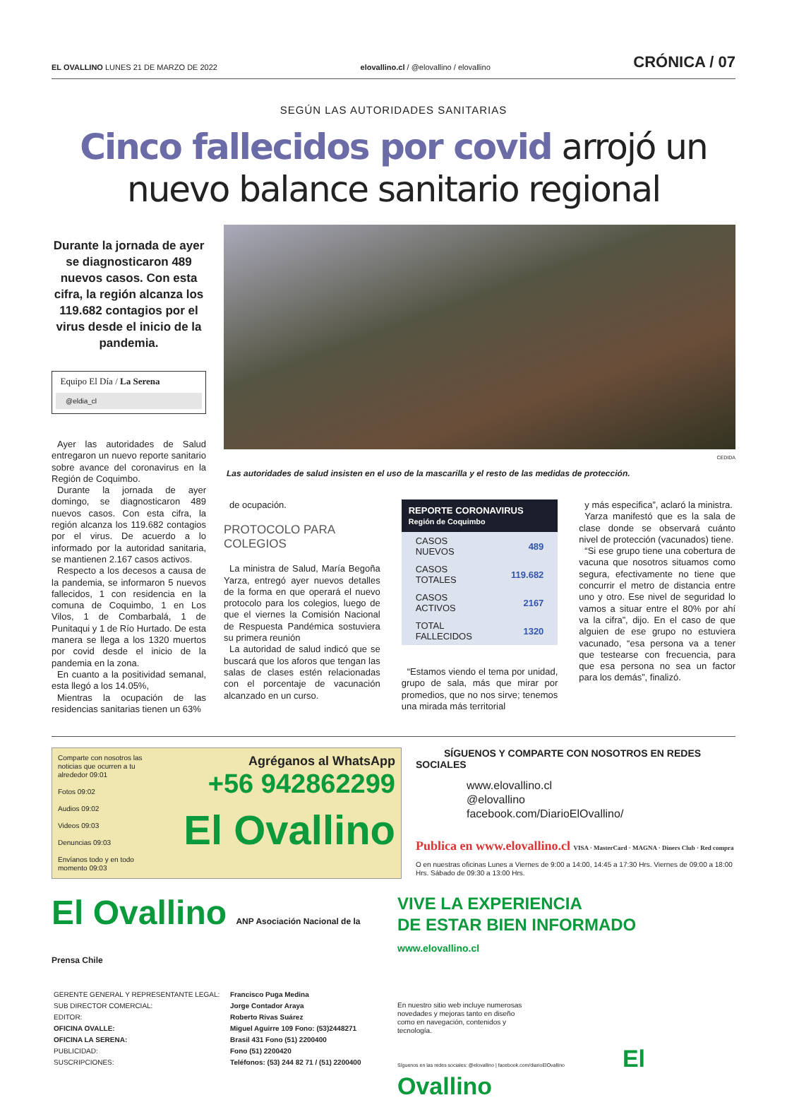EL OVALLINO LUNES 21 DE MARZO DE 2022 elovallino.cl / @elovallino / elovallino CRÓNICA / 07
SEGÚN LAS AUTORIDADES SANITARIAS
Cinco fallecidos por covid arrojó un nuevo balance sanitario regional
Durante la jornada de ayer se diagnosticaron 489 nuevos casos. Con esta cifra, la región alcanza los 119.682 contagios por el virus desde el inicio de la pandemia.
Equipo El Día / La Serena
@eldia_cl
Ayer las autoridades de Salud entregaron un nuevo reporte sanitario sobre avance del coronavirus en la Región de Coquimbo.
Durante la jornada de ayer domingo, se diagnosticaron 489 nuevos casos. Con esta cifra, la región alcanza los 119.682 contagios por el virus. De acuerdo a lo informado por la autoridad sanitaria, se mantienen 2.167 casos activos.
Respecto a los decesos a causa de la pandemia, se informaron 5 nuevos fallecidos, 1 con residencia en la comuna de Coquimbo, 1 en Los Vilos, 1 de Combarbalá, 1 de Punitaqui y 1 de Río Hurtado. De esta manera se llega a los 1320 muertos por covid desde el inicio de la pandemia en la zona.
En cuanto a la positividad semanal, esta llegó a los 14.05%,
Mientras la ocupación de las residencias sanitarias tienen un 63%
CEDIDA
Las autoridades de salud insisten en el uso de la mascarilla y el resto de las medidas de protección.
de ocupación.
PROTOCOLO PARA COLEGIOS
La ministra de Salud, María Begoña Yarza, entregó ayer nuevos detalles de la forma en que operará el nuevo protocolo para los colegios, luego de que el viernes la Comisión Nacional de Respuesta Pandémica sostuviera su primera reunión
La autoridad de salud indicó que se buscará que los aforos que tengan las salas de clases estén relacionadas con el porcentaje de vacunación alcanzado en un curso.
| REPORTE CORONAVIRUS Región de Coquimbo | |
| --- | --- |
| CASOS NUEVOS | 489 |
| CASOS TOTALES | 119.682 |
| CASOS ACTIVOS | 2167 |
| TOTAL FALLECIDOS | 1320 |
“Estamos viendo el tema por unidad, grupo de sala, más que mirar por promedios, que no nos sirve; tenemos una mirada más territorial
y más especifica”, aclaró la ministra.
Yarza manifestó que es la sala de clase donde se observará cuánto nivel de protección (vacunados) tiene.
“Si ese grupo tiene una cobertura de vacuna que nosotros situamos como segura, efectivamente no tiene que concurrir el metro de distancia entre uno y otro. Ese nivel de seguridad lo vamos a situar entre el 80% por ahí va la cifra”, dijo. En el caso de que alguien de ese grupo no estuviera vacunado, “esa persona va a tener que testearse con frecuencia, para que esa persona no sea un factor para los demás”, finalizó.
Comparte con nosotros las noticias que ocurren a tu alrededor 09:01
Fotos 09:02
Audios 09:02
Videos 09:03
Denuncias 09:03
Envíanos todo y en todo momento 09:03
Agréganos al WhatsApp
+56 942862299
El Ovallino
SÍGUENOS Y COMPARTE CON NOSOTROS EN REDES SOCIALES
www.elovallino.cl
@elovallino
facebook.com/DiarioElOvallino/
Publica en www.elovallino.cl VISA · MasterCard · MAGNA · Diners Club · Red compra
O en nuestras oficinas Lunes a Viernes de 9:00 a 14:00, 14:45 a 17:30 Hrs. Viernes de 09:00 a 18:00 Hrs. Sábado de 09:30 a 13:00 Hrs.
El Ovallino ANP Asociación Nacional de la Prensa Chile
| GERENTE GENERAL Y REPRESENTANTE LEGAL: | Francisco Puga Medina |
| SUB DIRECTOR COMERCIAL: | Jorge Contador Araya |
| EDITOR: | Roberto Rivas Suárez |
| OFICINA OVALLE: | Miguel Aguirre 109 Fono: (53)2448271 |
| OFICINA LA SERENA: | Brasil 431 Fono (51) 2200400 |
| PUBLICIDAD: | Fono (51) 2200420 |
| SUSCRIPCIONES: | Teléfonos: (53) 244 82 71 / (51) 2200400 |
VIVE LA EXPERIENCIA
DE ESTAR BIEN INFORMADO
www.elovallino.cl
En nuestro sitio web incluye numerosas novedades y mejoras tanto en diseño como en navegación, contenidos y tecnología.
Síguenos en las redes sociales: @elovallino | facebook.com/diarioElOvallino El Ovallino